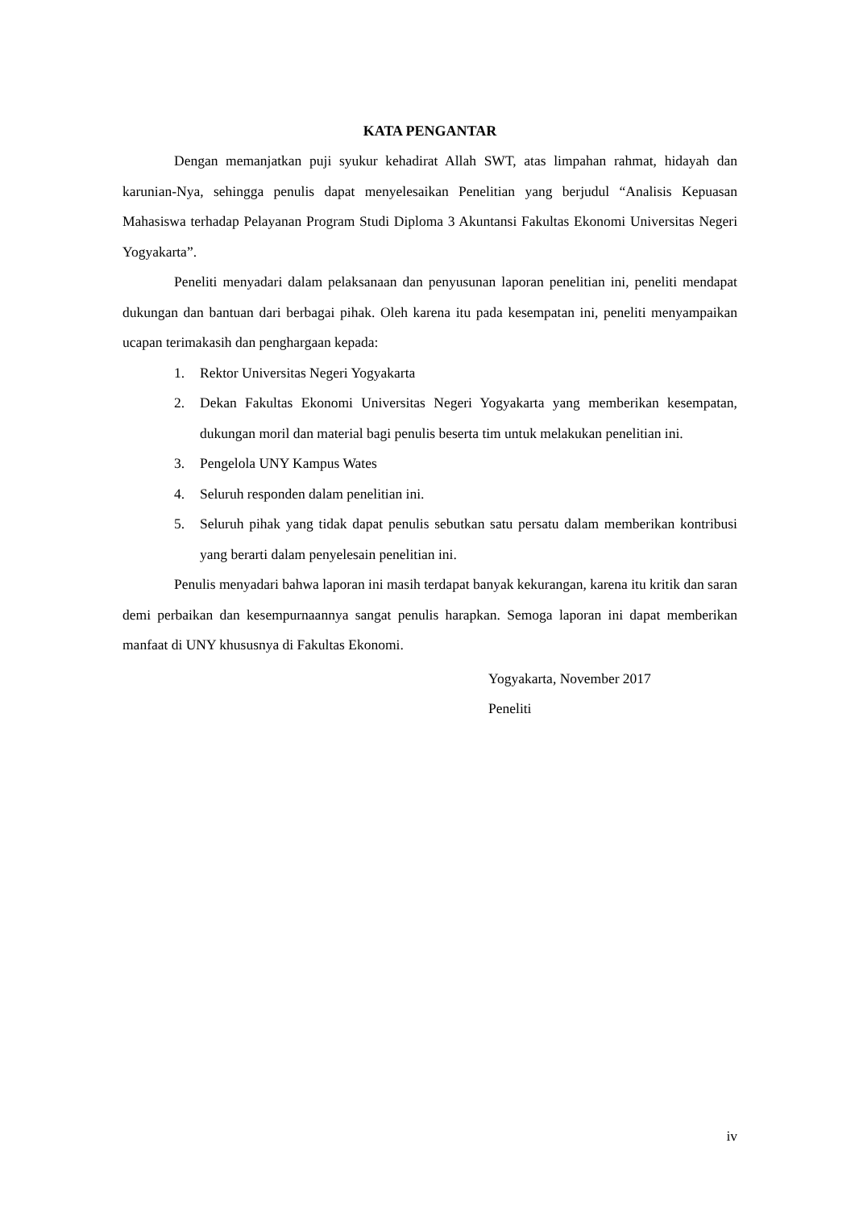KATA PENGANTAR
Dengan memanjatkan puji syukur kehadirat Allah SWT, atas limpahan rahmat, hidayah dan karunian-Nya, sehingga penulis dapat menyelesaikan Penelitian yang berjudul “Analisis Kepuasan Mahasiswa terhadap Pelayanan Program Studi Diploma 3 Akuntansi Fakultas Ekonomi Universitas Negeri Yogyakarta”.
Peneliti menyadari dalam pelaksanaan dan penyusunan laporan penelitian ini, peneliti mendapat dukungan dan bantuan dari berbagai pihak. Oleh karena itu pada kesempatan ini, peneliti menyampaikan ucapan terimakasih dan penghargaan kepada:
1. Rektor Universitas Negeri Yogyakarta
2. Dekan Fakultas Ekonomi Universitas Negeri Yogyakarta yang memberikan kesempatan, dukungan moril dan material bagi penulis beserta tim untuk melakukan penelitian ini.
3. Pengelola UNY Kampus Wates
4. Seluruh responden dalam penelitian ini.
5. Seluruh pihak yang tidak dapat penulis sebutkan satu persatu dalam memberikan kontribusi yang berarti dalam penyelesain penelitian ini.
Penulis menyadari bahwa laporan ini masih terdapat banyak kekurangan, karena itu kritik dan saran demi perbaikan dan kesempurnaannya sangat penulis harapkan. Semoga laporan ini dapat memberikan manfaat di UNY khususnya di Fakultas Ekonomi.
Yogyakarta, November 2017
Peneliti
iv